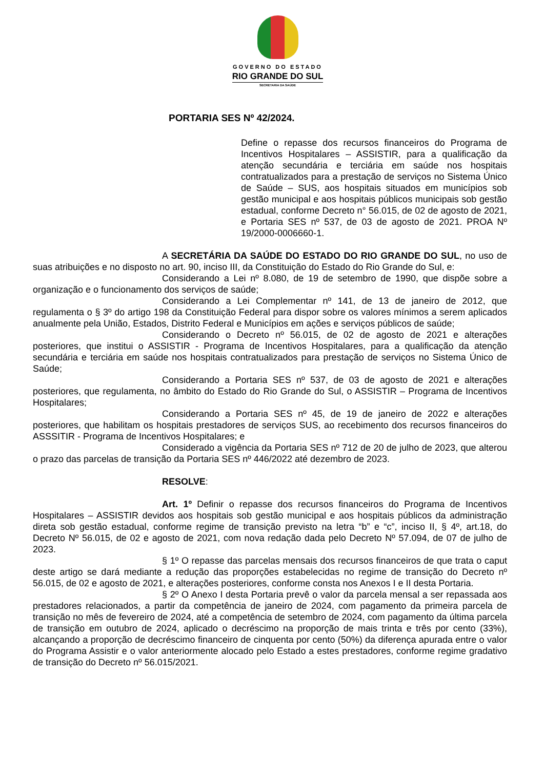GOVERNO DO ESTADO
RIO GRANDE DO SUL
SECRETARIA DA SAÚDE
PORTARIA SES Nº 42/2024.
Define o repasse dos recursos financeiros do Programa de Incentivos Hospitalares – ASSISTIR, para a qualificação da atenção secundária e terciária em saúde nos hospitais contratualizados para a prestação de serviços no Sistema Único de Saúde – SUS, aos hospitais situados em municípios sob gestão municipal e aos hospitais públicos municipais sob gestão estadual, conforme Decreto n° 56.015, de 02 de agosto de 2021, e Portaria SES nº 537, de 03 de agosto de 2021. PROA Nº 19/2000-0006660-1.
A SECRETÁRIA DA SAÚDE DO ESTADO DO RIO GRANDE DO SUL, no uso de suas atribuições e no disposto no art. 90, inciso III, da Constituição do Estado do Rio Grande do Sul, e:
Considerando a Lei nº 8.080, de 19 de setembro de 1990, que dispõe sobre a organização e o funcionamento dos serviços de saúde;
Considerando a Lei Complementar nº 141, de 13 de janeiro de 2012, que regulamenta o § 3º do artigo 198 da Constituição Federal para dispor sobre os valores mínimos a serem aplicados anualmente pela União, Estados, Distrito Federal e Municípios em ações e serviços públicos de saúde;
Considerando o Decreto nº 56.015, de 02 de agosto de 2021 e alterações posteriores, que institui o ASSISTIR - Programa de Incentivos Hospitalares, para a qualificação da atenção secundária e terciária em saúde nos hospitais contratualizados para prestação de serviços no Sistema Único de Saúde;
Considerando a Portaria SES nº 537, de 03 de agosto de 2021 e alterações posteriores, que regulamenta, no âmbito do Estado do Rio Grande do Sul, o ASSISTIR – Programa de Incentivos Hospitalares;
Considerando a Portaria SES nº 45, de 19 de janeiro de 2022 e alterações posteriores, que habilitam os hospitais prestadores de serviços SUS, ao recebimento dos recursos financeiros do ASSSITIR - Programa de Incentivos Hospitalares; e
Considerado a vigência da Portaria SES nº 712 de 20 de julho de 2023, que alterou o prazo das parcelas de transição da Portaria SES nº 446/2022 até dezembro de 2023.
RESOLVE:
Art. 1º Definir o repasse dos recursos financeiros do Programa de Incentivos Hospitalares – ASSISTIR devidos aos hospitais sob gestão municipal e aos hospitais públicos da administração direta sob gestão estadual, conforme regime de transição previsto na letra “b” e “c”, inciso II, § 4º, art.18, do Decreto Nº 56.015, de 02 e agosto de 2021, com nova redação dada pelo Decreto Nº 57.094, de 07 de julho de 2023.
§ 1º O repasse das parcelas mensais dos recursos financeiros de que trata o caput deste artigo se dará mediante a redução das proporções estabelecidas no regime de transição do Decreto nº 56.015, de 02 e agosto de 2021, e alterações posteriores, conforme consta nos Anexos I e II desta Portaria.
§ 2º O Anexo I desta Portaria prevê o valor da parcela mensal a ser repassada aos prestadores relacionados, a partir da competência de janeiro de 2024, com pagamento da primeira parcela de transição no mês de fevereiro de 2024, até a competência de setembro de 2024, com pagamento da última parcela de transição em outubro de 2024, aplicado o decréscimo na proporção de mais trinta e três por cento (33%), alcançando a proporção de decréscimo financeiro de cinquenta por cento (50%) da diferença apurada entre o valor do Programa Assistir e o valor anteriormente alocado pelo Estado a estes prestadores, conforme regime gradativo de transição do Decreto nº 56.015/2021.